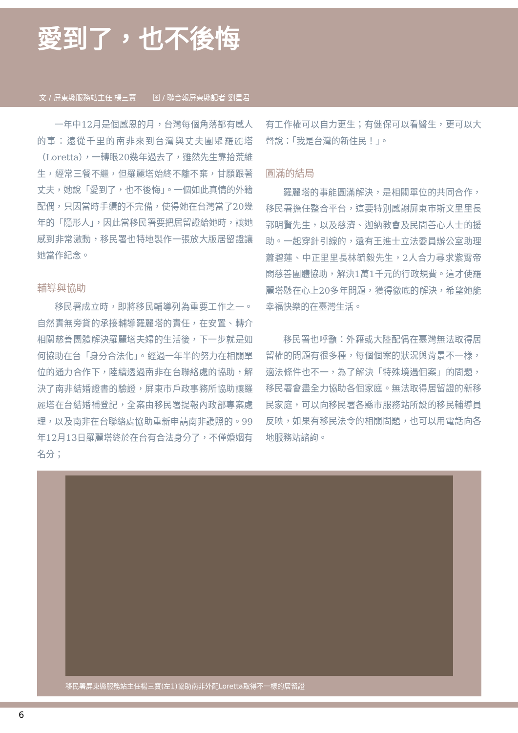愛到了，也不後悔
文 / 屏東縣服務站主任 楊三寶 圖 / 聯合報屏東縣記者 劉星君
一年中12月是個感恩的月，台灣每個角落都有感人的事：遠從千里的南非來到台灣與丈夫團聚羅麗塔（Loretta），一轉眼20幾年過去了，雖然先生靠拾荒維生，經常三餐不繼，但羅麗塔始終不離不棄，甘願跟著丈夫，她說「愛到了，也不後悔」。一個如此真情的外籍配偶，只因當時手續的不完備，使得她在台灣當了20幾年的「隱形人」，因此當移民署要把居留證給她時，讓她感到非常激動，移民署也特地製作一張放大版居留證讓她當作紀念。
輔導與協助
移民署成立時，即將移民輔導列為重要工作之一。自然責無旁貸的承接輔導羅麗塔的責任，在安置、轉介相關慈善團體解決羅麗塔夫婦的生活後，下一步就是如何協助在台「身分合法化」。經過一年半的努力在相關單位的通力合作下，陸續透過南非在台聯絡處的協助，解決了南非結婚證書的驗證，屏東市戶政事務所協助讓羅麗塔在台結婚補登記，全案由移民署提報內政部專案處理，以及南非在台聯絡處協助重新申請南非護照的。99年12月13日羅麗塔終於在台有合法身分了，不僅婚姻有名分；
有工作權可以自力更生；有健保可以看醫生，更可以大聲說：「我是台灣的新住民！」。
圓滿的結局
羅麗塔的事能圓滿解決，是相關單位的共同合作，移民署擔任整合平台，這要特別感謝屏東市斯文里里長郭明賢先生，以及慈濟、迦納教會及民間善心人士的援助。一起穿針引線的，還有王進士立法委員辦公室助理蕭碧蓮、中正里里長林毓毅先生，2人合力尋求紫霄帝闕慈善團體協助，解決1萬1千元的行政規費。這才使羅麗塔懸在心上20多年問題，獲得徹底的解決，希望她能幸福快樂的在臺灣生活。
移民署也呼籲：外籍或大陸配偶在臺灣無法取得居留權的問題有很多種，每個個案的狀況與背景不一樣，適法條件也不一，為了解決「特殊境遇個案」的問題，移民署會盡全力協助各個家庭。無法取得居留證的新移民家庭，可以向移民署各縣市服務站所設的移民輔導員反映，如果有移民法令的相關問題，也可以用電話向各地服務站諮詢。
移民署屏東縣服務站主任楊三寶(左1)協助南非外配Loretta取得不一樣的居留證
6